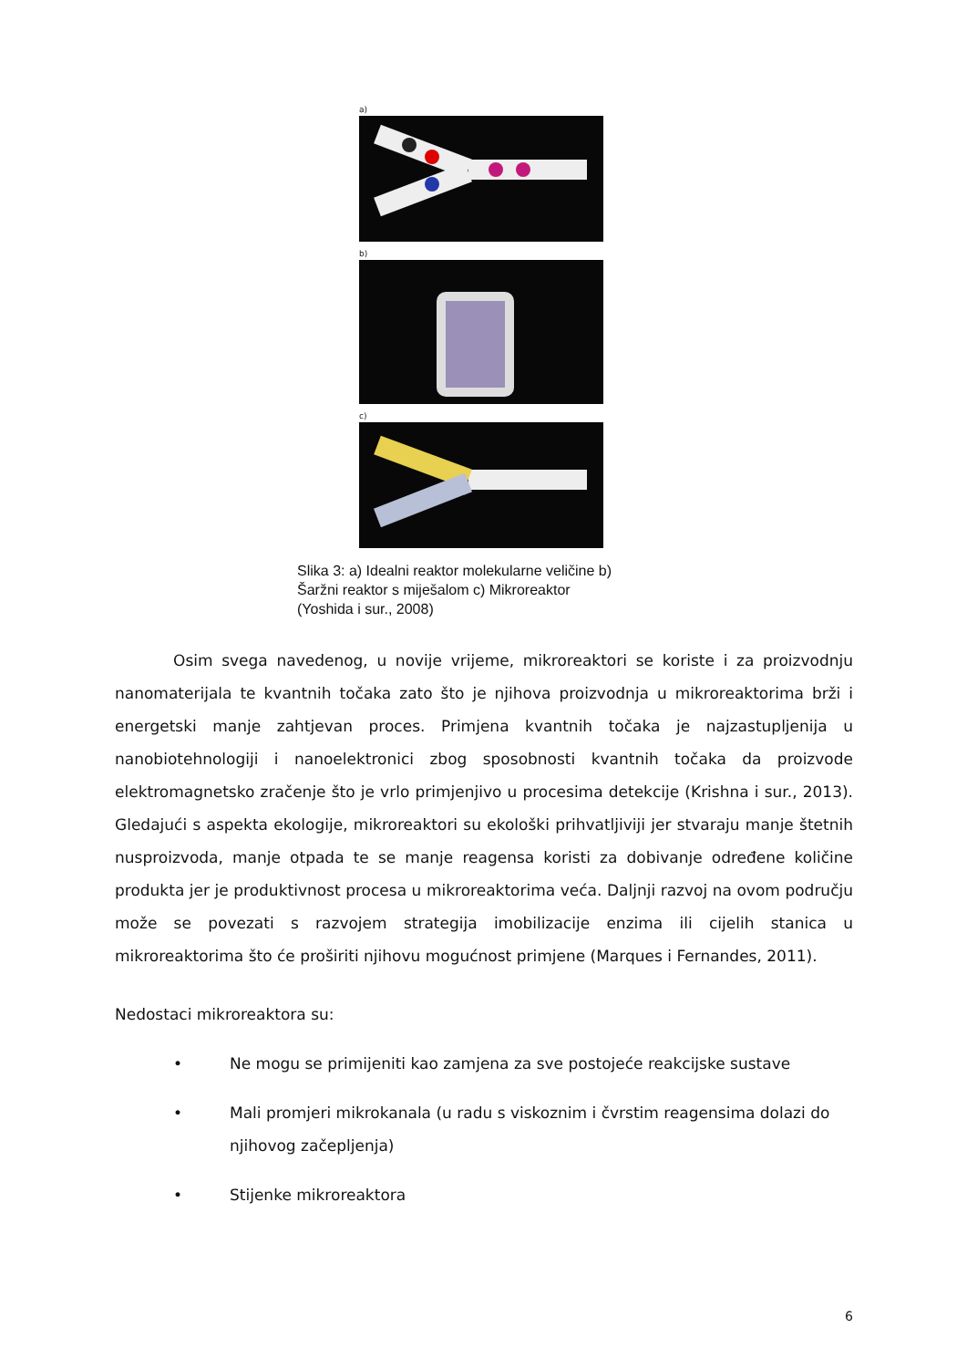a)
b)
c)
Slika 3: a) Idealni reaktor molekularne veličine b)
Šaržni reaktor s miješalom c) Mikroreaktor
(Yoshida i sur., 2008)
Osim svega navedenog, u novije vrijeme, mikroreaktori se koriste i za proizvodnju nanomaterijala te kvantnih točaka zato što je njihova proizvodnja u mikroreaktorima brži i energetski manje zahtjevan proces. Primjena kvantnih točaka je najzastupljenija u nanobiotehnologiji i nanoelektronici zbog sposobnosti kvantnih točaka da proizvode elektromagnetsko zračenje što je vrlo primjenjivo u procesima detekcije (Krishna i sur., 2013). Gledajući s aspekta ekologije, mikroreaktori su ekološki prihvatljiviji jer stvaraju manje štetnih nusproizvoda, manje otpada te se manje reagensa koristi za dobivanje određene količine produkta jer je produktivnost procesa u mikroreaktorima veća. Daljnji razvoj na ovom području može se povezati s razvojem strategija imobilizacije enzima ili cijelih stanica u mikroreaktorima što će proširiti njihovu mogućnost primjene (Marques i Fernandes, 2011).
Nedostaci mikroreaktora su:
• Ne mogu se primijeniti kao zamjena za sve postojeće reakcijske sustave
• Mali promjeri mikrokanala (u radu s viskoznim i čvrstim reagensima dolazi do njihovog začepljenja)
• Stijenke mikroreaktora
6